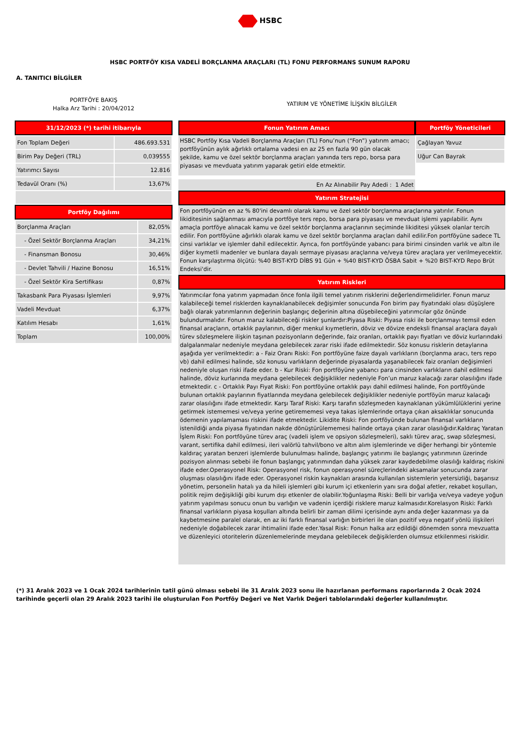HSBC
HSBC PORTFÖY KISA VADELİ BORÇLANMA ARAÇLARI (TL) FONU PERFORMANS SUNUM RAPORU
A. TANITICI BİLGİLER
PORTFÖYE BAKIŞ
Halka Arz Tarihi : 20/04/2012
31/12/2023 (*) tarihi itibarıyla
| Fon Toplam Değeri | 486.693.531 |
| Birim Pay Değeri (TRL) | 0,039555 |
| Yatırımcı Sayısı | 12.816 |
| Tedavül Oranı (%) | 13,67% |
Portföy Dağılımı
| Borçlanma Araçları | 82,05% |
| - Özel Sektör Borçlanma Araçları | 34,21% |
| - Finansman Bonosu | 30,46% |
| - Devlet Tahvili / Hazine Bonosu | 16,51% |
| - Özel Sektör Kira Sertifikası | 0,87% |
| Takasbank Para Piyasası İşlemleri | 9,97% |
| Vadeli Mevduat | 6,37% |
| Katılım Hesabı | 1,61% |
| Toplam | 100,00% |
YATIRIM VE YÖNETİME İLİŞKİN BİLGİLER
Fonun Yatırım Amacı
HSBC Portföy Kısa Vadeli Borçlanma Araçları (TL) Fonu’nun (“Fon”) yatırım amacı; portföyünün aylık ağırlıklı ortalama vadesi en az 25 en fazla 90 gün olacak şekilde, kamu ve özel sektör borçlanma araçları yanında ters repo, borsa para piyasası ve mevduata yatırım yaparak getiri elde etmektir.
En Az Alınabilir Pay Adedi : 1 Adet
Portföy Yöneticileri
| Çağlayan Yavuz |
| Uğur Can Bayrak |
Yatırım Stratejisi
Fon portföyünün en az % 80'ini devamlı olarak kamu ve özel sektör borçlanma araçlarına yatırılır. Fonun likiditesinin sağlanması amacıyla portföye ters repo, borsa para piyasası ve mevduat işlemi yapılabilir. Aynı amaçla portföye alınacak kamu ve özel sektör borçlanma araçlarının seçiminde likiditesi yüksek olanlar tercih edilir. Fon portföyüne ağırlıklı olarak kamu ve özel sektör borçlanma araçları dahil edilir.Fon portföyüne sadece TL cinsi varlıklar ve işlemler dahil edilecektir. Ayrıca, fon portföyünde yabancı para birimi cinsinden varlık ve altın ile diğer kıymetli madenler ve bunlara dayalı sermaye piyasası araçlarına ve/veya türev araçlara yer verilmeyecektir. Fonun karşılaştırma ölçütü: %40 BIST-KYD DİBS 91 Gün + %40 BIST-KYD ÖSBA Sabit + %20 BIST-KYD Repo Brüt Endeksi'dir.
Yatırım Riskleri
Yatırımcılar fona yatırım yapmadan önce fonla ilgili temel yatırım risklerini değerlendirmelidirler. Fonun maruz kalabileceği temel risklerden kaynaklanabilecek değişimler sonucunda Fon birim pay fiyatındaki olası düşüşlere bağlı olarak yatırımlarının değerinin başlangıç değerinin altına düşebileceğini yatırımcılar göz önünde bulundurmalıdır. Fonun maruz kalabileceği riskler şunlardır:Piyasa Riski: Piyasa riski ile borçlanmayı temsil eden finansal araçların, ortaklık paylarının, diğer menkul kıymetlerin, döviz ve dövize endeksli finansal araçlara dayalı türev sözleşmelere ilişkin taşınan pozisyonların değerinde, faiz oranları, ortaklık payı fiyatları ve döviz kurlarındaki dalgalanmalar nedeniyle meydana gelebilecek zarar riski ifade edilmektedir. Söz konusu risklerin detaylarına aşağıda yer verilmektedir: a - Faiz Oranı Riski: Fon portföyüne faize dayalı varlıkların (borçlanma aracı, ters repo vb) dahil edilmesi halinde, söz konusu varlıkların değerinde piyasalarda yaşanabilecek faiz oranları değişimleri nedeniyle oluşan riski ifade eder. b - Kur Riski: Fon portföyüne yabancı para cinsinden varlıkların dahil edilmesi halinde, döviz kurlarında meydana gelebilecek değişiklikler nedeniyle Fon’un maruz kalacağı zarar olasılığını ifade etmektedir. c - Ortaklık Payı Fiyat Riski: Fon portföyüne ortaklık payı dahil edilmesi halinde, Fon portföyünde bulunan ortaklık paylarının fiyatlarında meydana gelebilecek değişiklikler nedeniyle portföyün maruz kalacağı zarar olasılığını ifade etmektedir. Karşı Taraf Riski: Karşı tarafın sözleşmeden kaynaklanan yükümlülüklerini yerine getirmek istememesi ve/veya yerine getirememesi veya takas işlemlerinde ortaya çıkan aksaklıklar sonucunda ödemenin yapılamaması riskini ifade etmektedir. Likidite Riski: Fon portföyünde bulunan finansal varlıkların istenildiği anda piyasa fiyatından nakde dönüştürülememesi halinde ortaya çıkan zarar olasılığıdır.Kaldıraç Yaratan İşlem Riski: Fon portföyüne türev araç (vadeli işlem ve opsiyon sözleşmeleri), saklı türev araç, swap sözleşmesi, varant, sertifika dahil edilmesi, ileri valörlü tahvil/bono ve altın alım işlemlerinde ve diğer herhangi bir yöntemle kaldıraç yaratan benzeri işlemlerde bulunulması halinde, başlangıç yatırımı ile başlangıç yatırımının üzerinde pozisyon alınması sebebi ile fonun başlangıç yatırımından daha yüksek zarar kaydedebilme olasılığı kaldıraç riskini ifade eder.Operasyonel Risk: Operasyonel risk, fonun operasyonel süreçlerindeki aksamalar sonucunda zarar oluşması olasılığını ifade eder. Operasyonel riskin kaynakları arasında kullanılan sistemlerin yetersizliği, başarısız yönetim, personelin hatalı ya da hileli işlemleri gibi kurum içi etkenlerin yanı sıra doğal afetler, rekabet koşulları, politik rejim değişikliği gibi kurum dışı etkenler de olabilir.Yoğunlaşma Riski: Belli bir varlığa ve/veya vadeye yoğun yatırım yapılması sonucu onun bu varlığın ve vadenin içerdiği risklere maruz kalmasıdır.Korelasyon Riski: Farklı finansal varlıkların piyasa koşulları altında belirli bir zaman dilimi içerisinde aynı anda değer kazanması ya da kaybetmesine paralel olarak, en az iki farklı finansal varlığın birbirleri ile olan pozitif veya negatif yönlü ilişkileri nedeniyle doğabilecek zarar ihtimalini ifade eder.Yasal Risk: Fonun halka arz edildiği dönemden sonra mevzuatta ve düzenleyici otoritelerin düzenlemelerinde meydana gelebilecek değişiklerden olumsuz etkilenmesi riskidir.
(*) 31 Aralık 2023 ve 1 Ocak 2024 tarihlerinin tatil günü olması sebebi ile 31 Aralık 2023 sonu ile hazırlanan performans raporlarında 2 Ocak 2024 tarihinde geçerli olan 29 Aralık 2023 tarihi ile oluşturulan Fon Portföy Değeri ve Net Varlık Değeri tablolarındaki değerler kullanılmıştır.